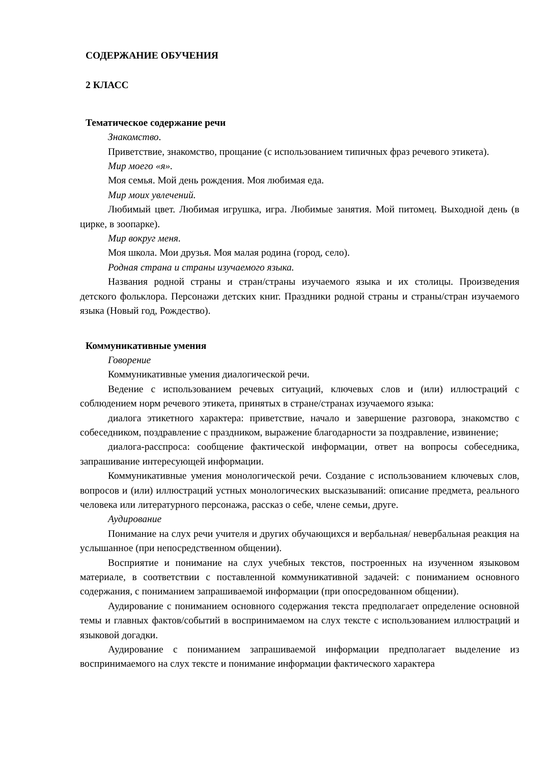СОДЕРЖАНИЕ ОБУЧЕНИЯ
2 КЛАСС
Тематическое содержание речи
Знакомство.
Приветствие, знакомство, прощание (с использованием типичных фраз речевого этикета).
Мир моего «я».
Моя семья. Мой день рождения. Моя любимая еда.
Мир моих увлечений.
Любимый цвет. Любимая игрушка, игра. Любимые занятия. Мой питомец. Выходной день (в цирке, в зоопарке).
Мир вокруг меня.
Моя школа. Мои друзья. Моя малая родина (город, село).
Родная страна и страны изучаемого языка.
Названия родной страны и стран/страны изучаемого языка и их столицы. Произведения детского фольклора. Персонажи детских книг. Праздники родной страны и страны/стран изучаемого языка (Новый год, Рождество).
Коммуникативные умения
Говорение
Коммуникативные умения диалогической речи.
Ведение с использованием речевых ситуаций, ключевых слов и (или) иллюстраций с соблюдением норм речевого этикета, принятых в стране/странах изучаемого языка:
диалога этикетного характера: приветствие, начало и завершение разговора, знакомство с собеседником, поздравление с праздником, выражение благодарности за поздравление, извинение;
диалога-расспроса: сообщение фактической информации, ответ на вопросы собеседника, запрашивание интересующей информации.
Коммуникативные умения монологической речи. Создание с использованием ключевых слов, вопросов и (или) иллюстраций устных монологических высказываний: описание предмета, реального человека или литературного персонажа, рассказ о себе, члене семьи, друге.
Аудирование
Понимание на слух речи учителя и других обучающихся и вербальная/ невербальная реакция на услышанное (при непосредственном общении).
Восприятие и понимание на слух учебных текстов, построенных на изученном языковом материале, в соответствии с поставленной коммуникативной задачей: с пониманием основного содержания, с пониманием запрашиваемой информации (при опосредованном общении).
Аудирование с пониманием основного содержания текста предполагает определение основной темы и главных фактов/событий в воспринимаемом на слух тексте с использованием иллюстраций и языковой догадки.
Аудирование с пониманием запрашиваемой информации предполагает выделение из воспринимаемого на слух тексте и понимание информации фактического характера